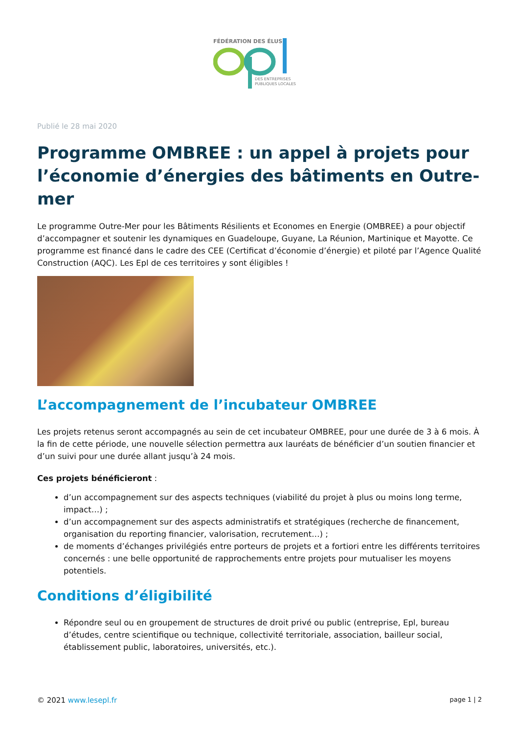FÉDÉRATION DES ÉLUS
DES ENTREPRISES
PUBLIQUES LOCALES
Publié le 28 mai 2020
Programme OMBREE : un appel à projets pour l’économie d’énergies des bâtiments en Outre-mer
Le programme Outre-Mer pour les Bâtiments Résilients et Economes en Energie (OMBREE) a pour objectif d’accompagner et soutenir les dynamiques en Guadeloupe, Guyane, La Réunion, Martinique et Mayotte. Ce programme est financé dans le cadre des CEE (Certificat d’économie d’énergie) et piloté par l’Agence Qualité Construction (AQC). Les Epl de ces territoires y sont éligibles !
L’accompagnement de l’incubateur OMBREE
Les projets retenus seront accompagnés au sein de cet incubateur OMBREE, pour une durée de 3 à 6 mois. À la fin de cette période, une nouvelle sélection permettra aux lauréats de bénéficier d’un soutien financier et d’un suivi pour une durée allant jusqu’à 24 mois.
Ces projets bénéficieront :
d’un accompagnement sur des aspects techniques (viabilité du projet à plus ou moins long terme, impact…) ;
d’un accompagnement sur des aspects administratifs et stratégiques (recherche de financement, organisation du reporting financier, valorisation, recrutement…) ;
de moments d’échanges privilégiés entre porteurs de projets et a fortiori entre les différents territoires concernés : une belle opportunité de rapprochements entre projets pour mutualiser les moyens potentiels.
Conditions d’éligibilité
Répondre seul ou en groupement de structures de droit privé ou public (entreprise, Epl, bureau d’études, centre scientifique ou technique, collectivité territoriale, association, bailleur social, établissement public, laboratoires, universités, etc.).
© 2021 www.lesepl.fr page 1 | 2